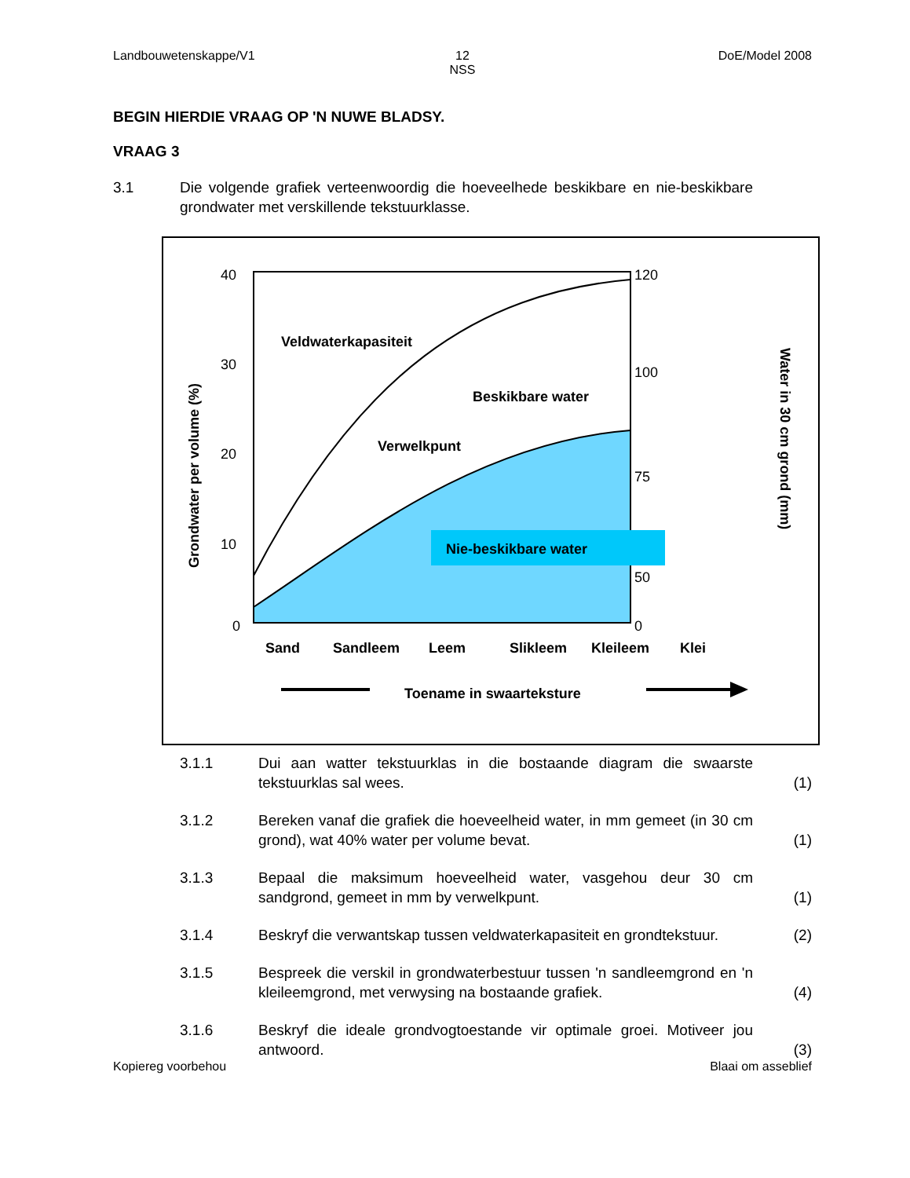Landbouwetenskappe/V1 12
NSS
DoE/Model 2008
BEGIN HIERDIE VRAAG OP 'N NUWE BLADSY.
VRAAG 3
3.1 Die volgende grafiek verteenwoordig die hoeveelhede beskikbare en nie-beskikbare grondwater met verskillende tekstuurklasse.
Veldwaterkapasiteit
Beskikbare water
Verwelkpunt
Nie-beskikbare water
Sand
Sandleem
Leem
Slikleem
Kleileem
Klei
Toename in swaarteksture
Grondwater per volume (%)
Water in 30 cm grond (mm)
40
30
20
10
0
120
100
75
50
0
3.1.1 Dui aan watter tekstuurklas in die bostaande diagram die swaarste tekstuurklas sal wees.
(1)
3.1.2 Bereken vanaf die grafiek die hoeveelheid water, in mm gemeet (in 30 cm grond), wat 40% water per volume bevat.
(1)
3.1.3 Bepaal die maksimum hoeveelheid water, vasgehou deur 30 cm sandgrond, gemeet in mm by verwelkpunt.
(1)
3.1.4 Beskryf die verwantskap tussen veldwaterkapasiteit en grondtekstuur.
(2)
3.1.5 Bespreek die verskil in grondwaterbestuur tussen 'n sandleemgrond en 'n kleileemgrond, met verwysing na bostaande grafiek.
(4)
3.1.6 Beskryf die ideale grondvogtoestande vir optimale groei. Motiveer jou antwoord.
(3)
Kopiereg voorbehou Blaai om asseblief